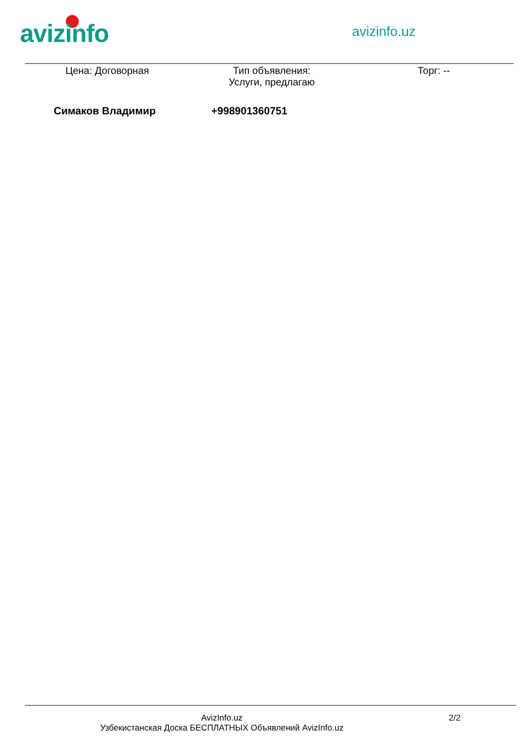avizinfo avizinfo.uz
Цена: Договорная Тип объявления:
Услуги, предлагаю
Торг: --
Симаков Владимир +998901360751
AvizInfo.uz
Узбекистанская Доска БЕСПЛАТНЫХ Объявлений AvizInfo.uz
2/2